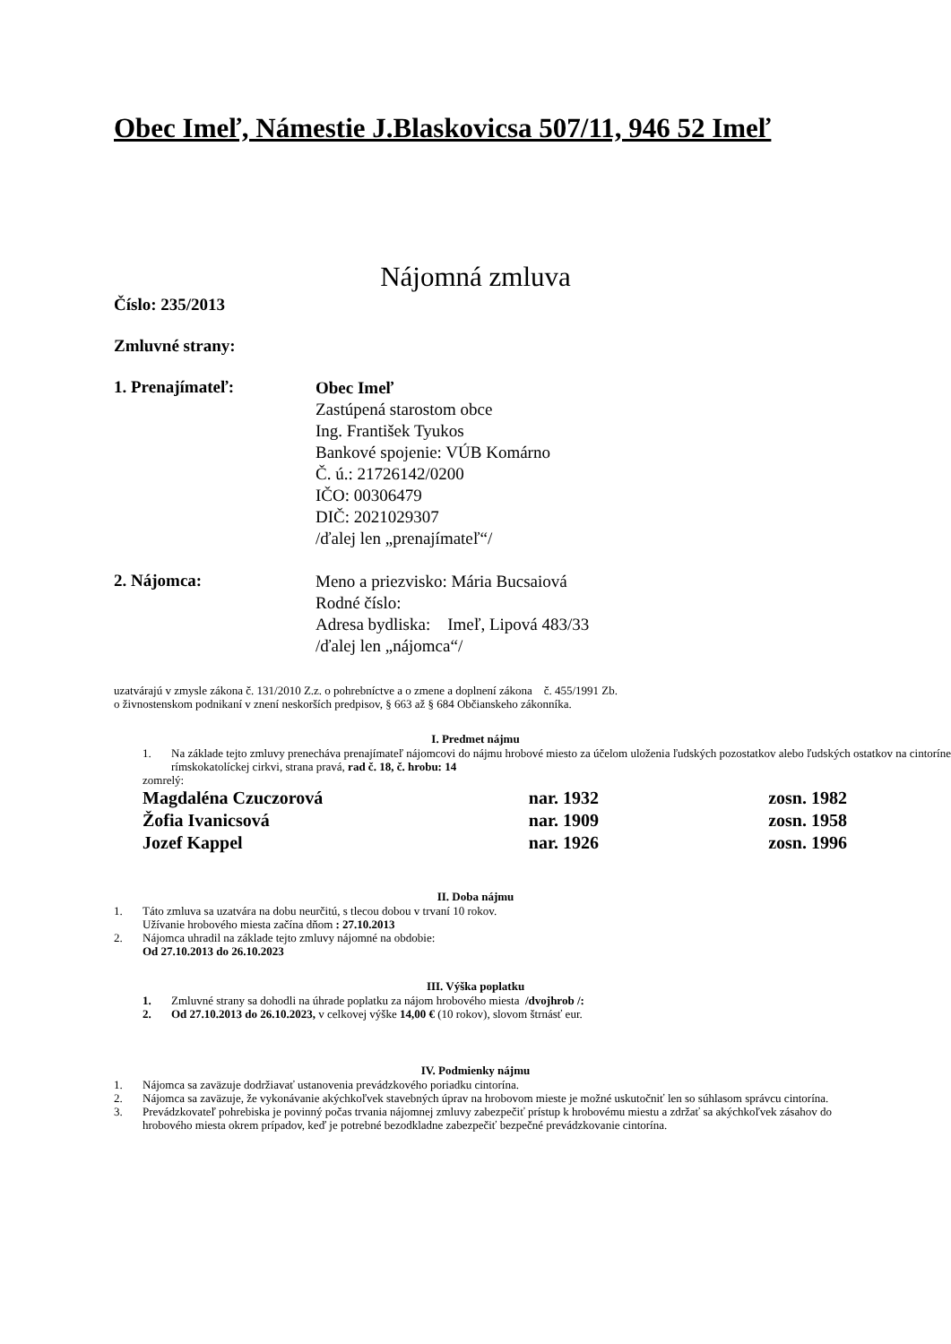Obec Imeľ, Námestie J.Blaskovicsa 507/11, 946 52 Imeľ
Nájomná zmluva
Číslo: 235/2013
Zmluvné strany:
1. Prenajímateľ:
Obec Imeľ
Zastúpená starostom obce
Ing. František Tyukos
Bankové spojenie: VÚB Komárno
Č. ú.: 21726142/0200
IČO: 00306479
DIČ: 2021029307
/ďalej len „prenajímateľ“/
2. Nájomca:
Meno a priezvisko: Mária Bucsaiová
Rodné číslo:
Adresa bydliska: Imeľ, Lipová 483/33
/ďalej len „nájomca“/
uzatvárajú v zmysle zákona č. 131/2010 Z.z. o pohrebníctve a o zmene a doplnení zákona č. 455/1991 Zb.
o živnostenskom podnikaní v znení neskorších predpisov, § 663 až § 684 Občianskeho zákonníka.
I. Predmet nájmu
1. Na základe tejto zmluvy prenecháva prenajímateľ nájomcovi do nájmu hrobové miesto za účelom uloženia ľudských pozostatkov alebo ľudských ostatkov na cintoríne rímskokatolíckej cirkvi, strana pravá, rad č. 18, č. hrobu: 14
zomrelý:
| Magdaléna Czuczorová | nar. 1932 | zosn. 1982 |
| Žofia Ivanicsová | nar. 1909 | zosn. 1958 |
| Jozef Kappel | nar. 1926 | zosn. 1996 |
II. Doba nájmu
1. Táto zmluva sa uzatvára na dobu neurčitú, s tlecou dobou v trvaní 10 rokov.
Užívanie hrobového miesta začína dňom : 27.10.2013
2. Nájomca uhradil na základe tejto zmluvy nájomné na obdobie:
Od 27.10.2013 do 26.10.2023
III. Výška poplatku
1. Zmluvné strany sa dohodli na úhrade poplatku za nájom hrobového miesta /dvojhrob /:
2. Od 27.10.2013 do 26.10.2023, v celkovej výške 14,00 € (10 rokov), slovom štrnásť eur.
IV. Podmienky nájmu
1. Nájomca sa zaväzuje dodržiavať ustanovenia prevádzkového poriadku cintorína.
2. Nájomca sa zaväzuje, že vykonávanie akýchkoľvek stavebných úprav na hrobovom mieste je možné uskutočniť len so súhlasom správcu cintorína.
3. Prevádzkovateľ pohrebiska je povinný počas trvania nájomnej zmluvy zabezpečiť prístup k hrobovému miestu a zdržať sa akýchkoľvek zásahov do hrobového miesta okrem prípadov, keď je potrebné bezodkladne zabezpečiť bezpečné prevádzkovanie cintorína.